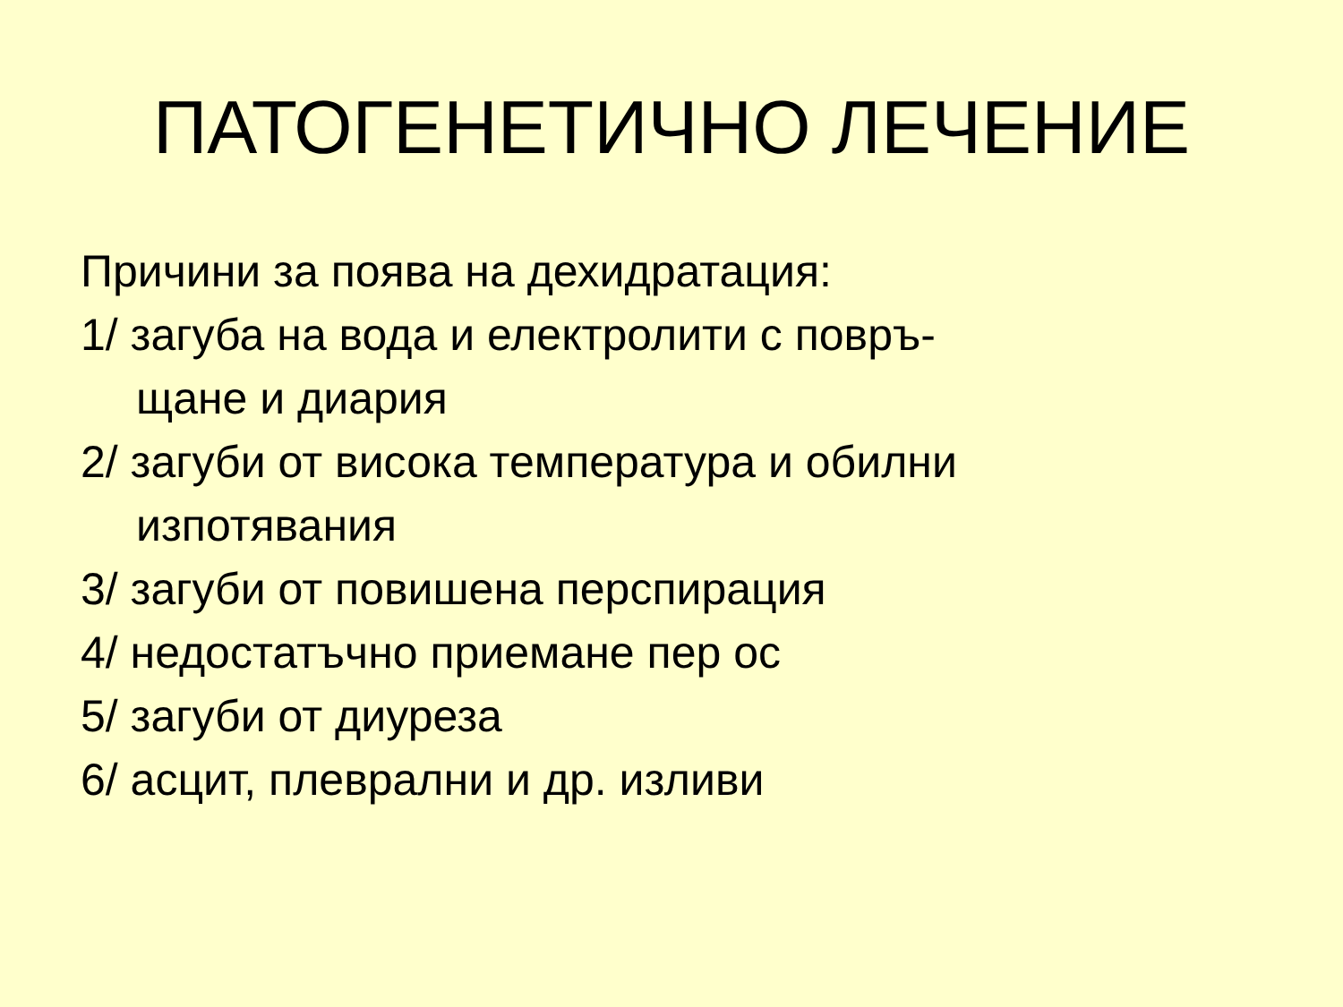ПАТОГЕНЕТИЧНО ЛЕЧЕНИЕ
Причини за поява на дехидратация:
1/ загуба на вода и електролити с повръ-
щане и диария
2/ загуби от висока температура и обилни
изпотявания
3/ загуби от повишена перспирация
4/ недостатъчно приемане пер ос
5/ загуби от диуреза
6/ асцит, плеврални и др. изливи